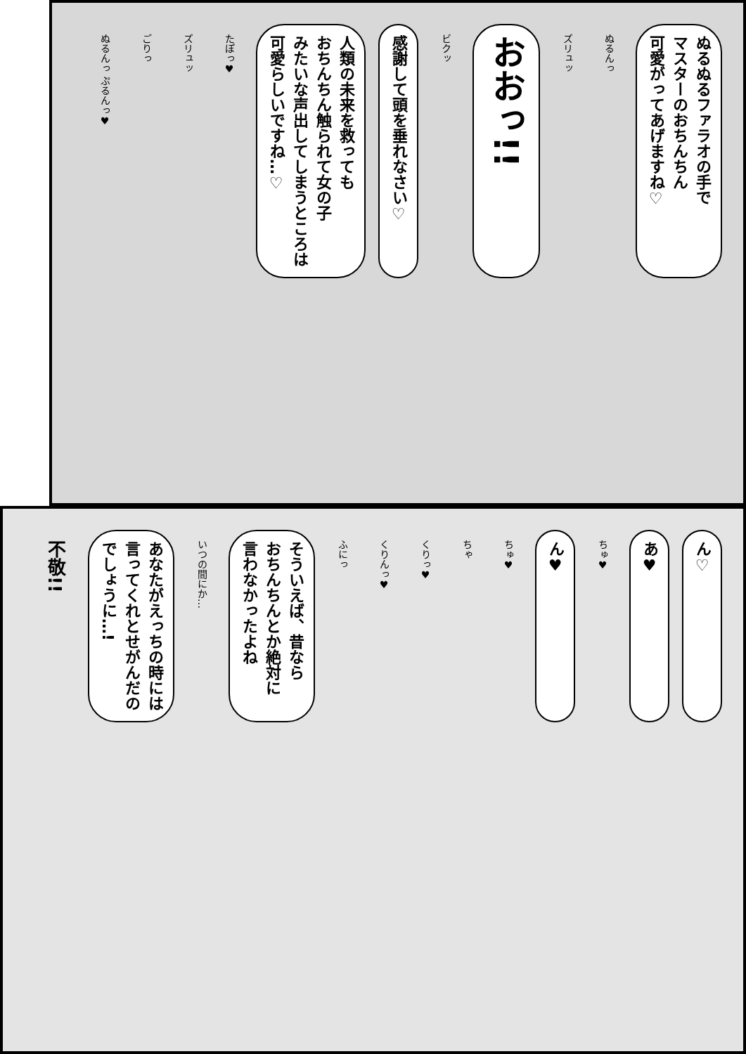ぬるぬるファラオの手で
マスターのおちんちん
可愛がってあげますね♡
ぬるんっ
ズリュッ
おおっ!!
ビクッ
感謝して頭を垂れなさい♡
人類の未来を救っても
おちんちん触られて女の子
みたいな声出してしまうところは
可愛らしいですね…♡
たぽっ♥
ズリュッ
ごりっ
ぬるんっ ぷるんっ♥
ん♡
あ♥
ちゅ♥
ん♥
ちゅ♥
ちゃ
くりっ♥
くりんっ♥
ふにっ
そういえば、昔なら
おちんちんとか絶対に
言わなかったよね
いつの間にか…
あなたがえっちの時には
言ってくれとせがんだの
でしょうに…!
不敬!!